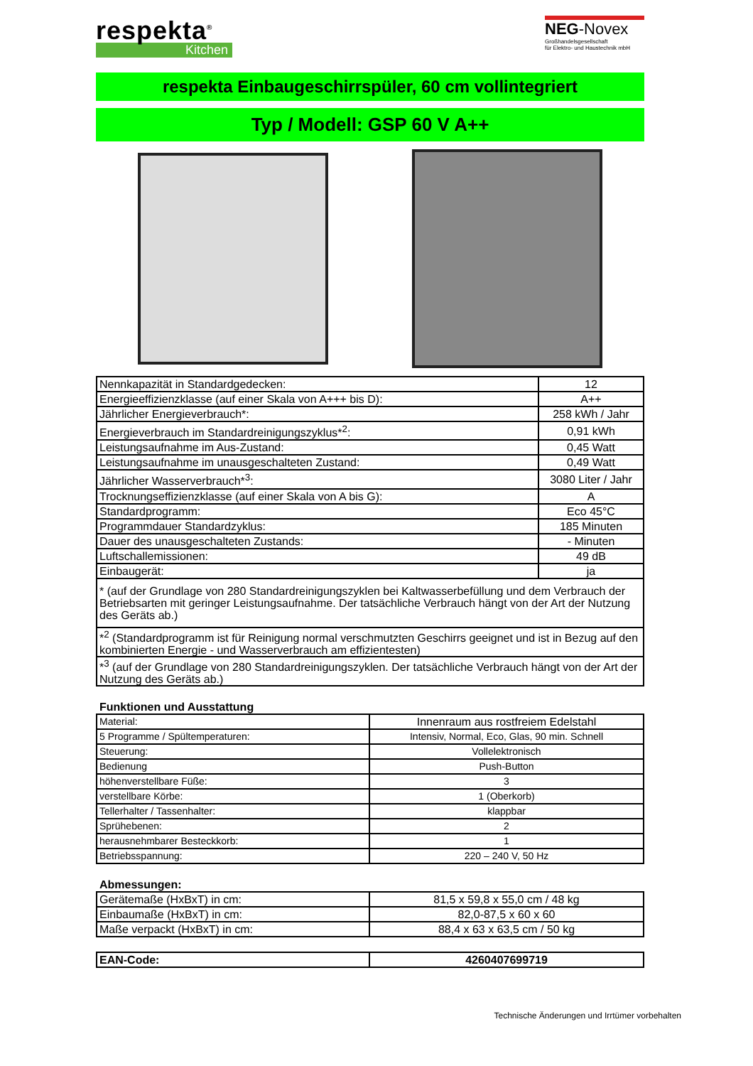respekta<sup>®</sup>
Kitchen
NEG-Novex
Großhandelsgesellschaft
für Elektro- und Haustechnik mbH
respekta Einbaugeschirrspüler, 60 cm vollintegriert
Typ / Modell: GSP 60 V A++
| Nennkapazität in Standardgedecken: | 12 |
| Energieeffizienzklasse (auf einer Skala von A+++ bis D): | A++ |
| Jährlicher Energieverbrauch*: | 258 kWh / Jahr |
| Energieverbrauch im Standardreinigungszyklus*<sup>2</sup>: | 0,91 kWh |
| Leistungsaufnahme im Aus-Zustand: | 0,45 Watt |
| Leistungsaufnahme im unausgeschalteten Zustand: | 0,49 Watt |
| Jährlicher Wasserverbrauch*<sup>3</sup>: | 3080 Liter / Jahr |
| Trocknungseffizienzklasse (auf einer Skala von A bis G): | A |
| Standardprogramm: | Eco 45°C |
| Programmdauer Standardzyklus: | 185 Minuten |
| Dauer des unausgeschalteten Zustands: | - Minuten |
| Luftschallemissionen: | 49 dB |
| Einbaugerät: | ja |
| * (auf der Grundlage von 280 Standardreinigungszyklen bei Kaltwasserbefüllung und dem Verbrauch der Betriebsarten mit geringer Leistungsaufnahme. Der tatsächliche Verbrauch hängt von der Art der Nutzung des Geräts ab.) | |
| *<sup>2</sup> (Standardprogramm ist für Reinigung normal verschmutzten Geschirrs geeignet und ist in Bezug auf den kombinierten Energie - und Wasserverbrauch am effizientesten) | |
| *<sup>3</sup> (auf der Grundlage von 280 Standardreinigungszyklen. Der tatsächliche Verbrauch hängt von der Art der Nutzung des Geräts ab.) | |
Funktionen und Ausstattung
| Material: | Innenraum aus rostfreiem Edelstahl |
| 5 Programme / Spültemperaturen: | Intensiv, Normal, Eco, Glas, 90 min. Schnell |
| Steuerung: | Vollelektronisch |
| Bedienung | Push-Button |
| höhenverstellbare Füße: | 3 |
| verstellbare Körbe: | 1 (Oberkorb) |
| Tellerhalter / Tassenhalter: | klappbar |
| Sprühebenen: | 2 |
| herausnehmbarer Besteckkorb: | 1 |
| Betriebsspannung: | 220 – 240 V, 50 Hz |
Abmessungen:
| Gerätemaße (HxBxT) in cm: | 81,5 x 59,8 x 55,0 cm / 48 kg |
| Einbaumaße (HxBxT) in cm: | 82,0-87,5 x 60 x 60 |
| Maße verpackt (HxBxT) in cm: | 88,4 x 63 x 63,5 cm / 50 kg |
| EAN-Code: | 4260407699719 |
Technische Änderungen und Irrtümer vorbehalten